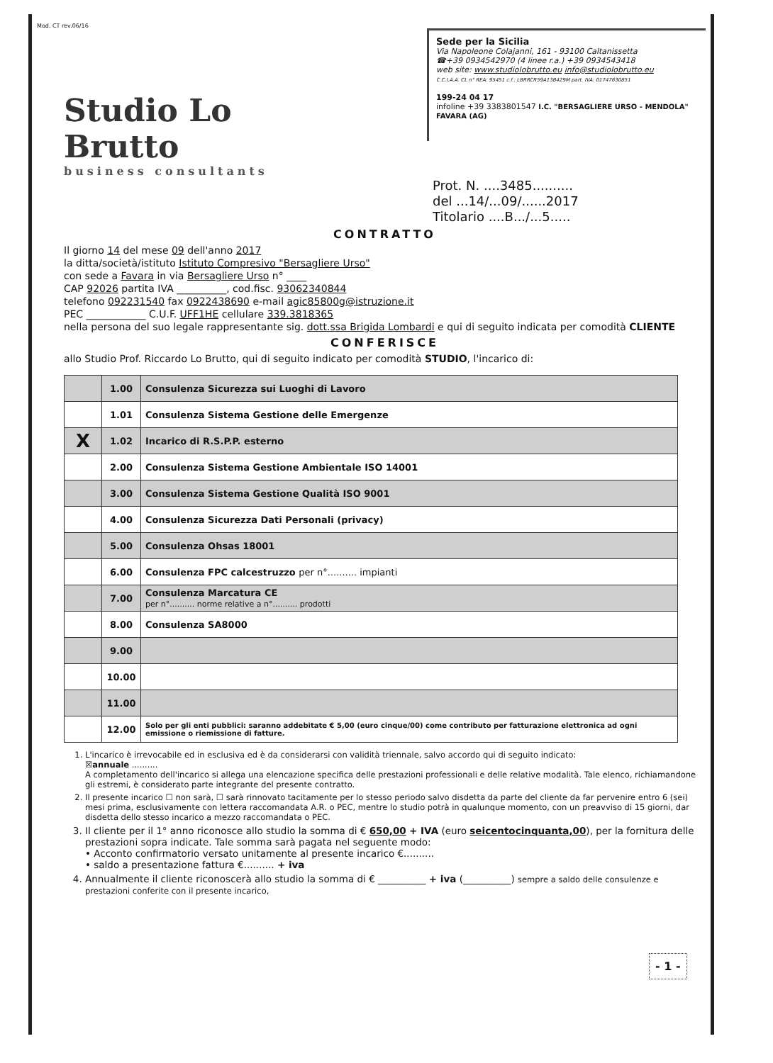Mod. CT rev.06/16
Studio Lo Brutto
business consultants
Sede per la Sicilia
Via Napoleone Colajanni, 161 - 93100 Caltanissetta
☎+39 0934542970 (4 linee r.a.) +39 0934543418
web site: www.studiolobrutto.eu info@studiolobrutto.eu
C.C.I.A.A. CL n° REA: 95451 c.f.: LBRRCR59A13B429M part. IVA: 01747630851
199-24 04 17
infoline +39 3383801547 I.C. "BERSAGLIERE URSO - MENDOLA" FAVARA (AG)
Prot. N. ....3485..........
del ...14/...09/......2017
Titolario ....B.../...5.....
CONTRATTO
Il giorno 14 del mese 09 dell'anno 2017
la ditta/società/istituto Istituto Compresivo "Bersagliere Urso"
con sede a Favara in via Bersagliere Urso n° ____
CAP 92026 partita IVA __________, cod.fisc. 93062340844
telefono 092231540 fax 0922438690 e-mail agic85800g@istruzione.it
PEC ____________ C.U.F. UFF1HE cellulare 339.3818365
nella persona del suo legale rappresentante sig. dott.ssa Brigida Lombardi e qui di seguito indicata per comodità CLIENTE
CONFERISCE
allo Studio Prof. Riccardo Lo Brutto, qui di seguito indicato per comodità STUDIO, l'incarico di:
| | 1.00 | Consulenza Sicurezza sui Luoghi di Lavoro |
| | 1.01 | Consulenza Sistema Gestione delle Emergenze |
| X | 1.02 | Incarico di R.S.P.P. esterno |
| | 2.00 | Consulenza Sistema Gestione Ambientale ISO 14001 |
| | 3.00 | Consulenza Sistema Gestione Qualità ISO 9001 |
| | 4.00 | Consulenza Sicurezza Dati Personali (privacy) |
| | 5.00 | Consulenza Ohsas 18001 |
| | 6.00 | Consulenza FPC calcestruzzo per n°.......... impianti |
| | 7.00 | Consulenza Marcatura CE per n°.......... norme relative a n°.......... prodotti |
| | 8.00 | Consulenza SA8000 |
| | 9.00 | |
| | 10.00 | |
| | 11.00 | |
| | 12.00 | Solo per gli enti pubblici: saranno addebitate € 5,00 (euro cinque/00) come contributo per fatturazione elettronica ad ogni emissione o riemissione di fatture. |
1. L'incarico è irrevocabile ed in esclusiva ed è da considerarsi con validità triennale, salvo accordo qui di seguito indicato:
☒annuale ..........
A completamento dell'incarico si allega una elencazione specifica delle prestazioni professionali e delle relative modalità. Tale elenco, richiamandone gli estremi, è considerato parte integrante del presente contratto.
2. Il presente incarico ☐ non sarà, ☐ sarà rinnovato tacitamente per lo stesso periodo salvo disdetta da parte del cliente da far pervenire entro 6 (sei) mesi prima, esclusivamente con lettera raccomandata A.R. o PEC, mentre lo studio potrà in qualunque momento, con un preavviso di 15 giorni, dar disdetta dello stesso incarico a mezzo raccomandata o PEC.
3. Il cliente per il 1° anno riconosce allo studio la somma di € 650,00 + IVA (euro seicentocinquanta,00), per la fornitura delle prestazioni sopra indicate. Tale somma sarà pagata nel seguente modo:
• Acconto confirmatorio versato unitamente al presente incarico €..........
• saldo a presentazione fattura €.......... + iva
4. Annualmente il cliente riconoscerà allo studio la somma di € __________ + iva (__________) sempre a saldo delle consulenze e prestazioni conferite con il presente incarico,
- 1 -